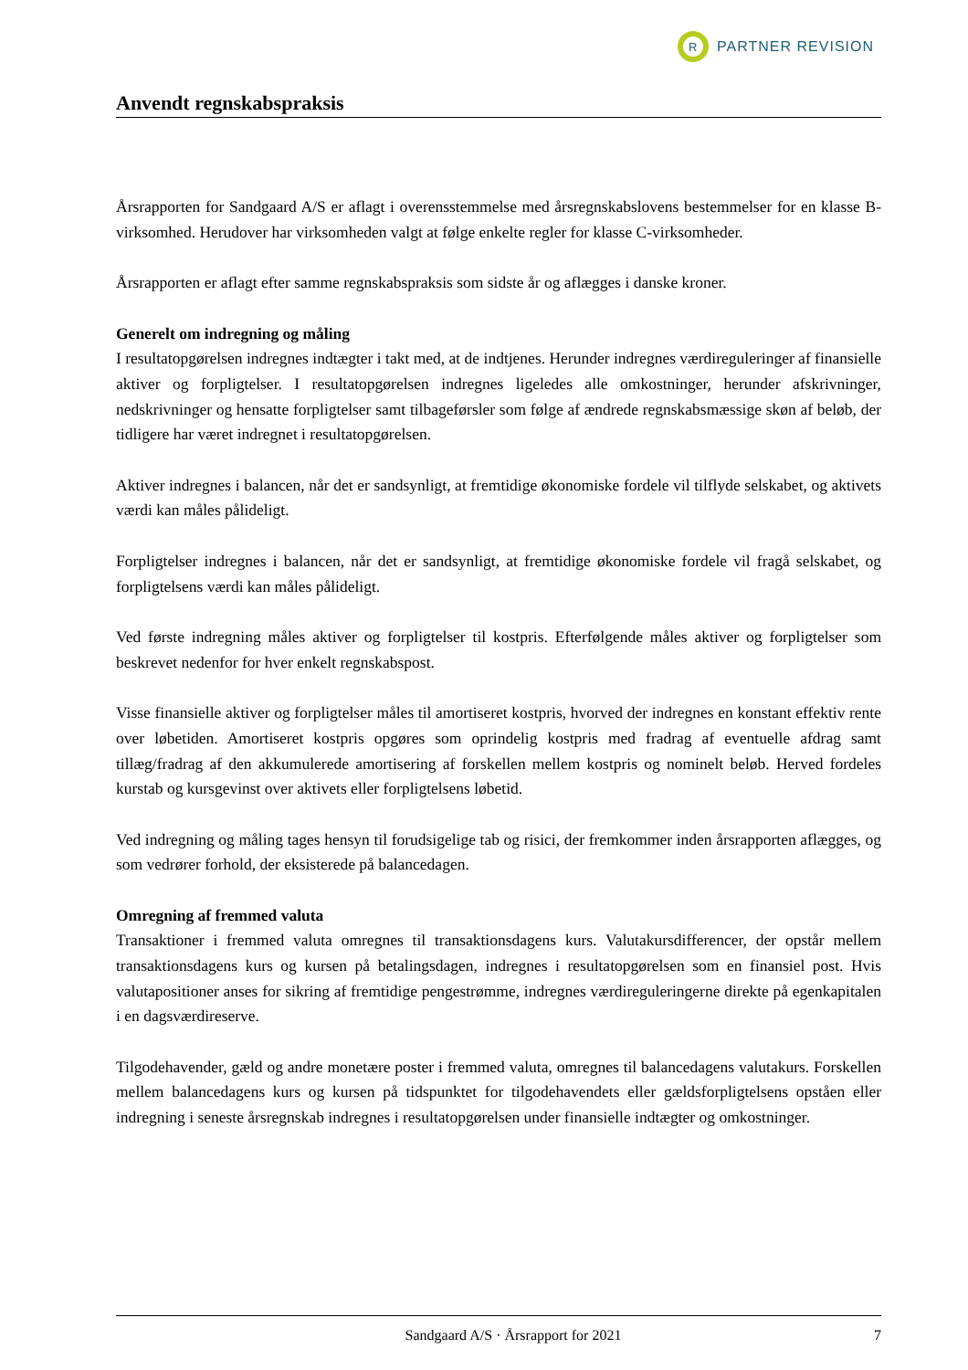R
PARTNER REVISION
Anvendt regnskabspraksis
Årsrapporten for Sandgaard A/S er aflagt i overensstemmelse med årsregnskabslovens bestemmelser for en klasse B-virksomhed. Herudover har virksomheden valgt at følge enkelte regler for klasse C-virksomheder.
Årsrapporten er aflagt efter samme regnskabspraksis som sidste år og aflægges i danske kroner.
Generelt om indregning og måling
I resultatopgørelsen indregnes indtægter i takt med, at de indtjenes. Herunder indregnes værdireguleringer af finansielle aktiver og forpligtelser. I resultatopgørelsen indregnes ligeledes alle omkostninger, herunder afskrivninger, nedskrivninger og hensatte forpligtelser samt tilbageførsler som følge af ændrede regnskabsmæssige skøn af beløb, der tidligere har været indregnet i resultatopgørelsen.
Aktiver indregnes i balancen, når det er sandsynligt, at fremtidige økonomiske fordele vil tilflyde selskabet, og aktivets værdi kan måles pålideligt.
Forpligtelser indregnes i balancen, når det er sandsynligt, at fremtidige økonomiske fordele vil fragå selskabet, og forpligtelsens værdi kan måles pålideligt.
Ved første indregning måles aktiver og forpligtelser til kostpris. Efterfølgende måles aktiver og forpligtelser som beskrevet nedenfor for hver enkelt regnskabspost.
Visse finansielle aktiver og forpligtelser måles til amortiseret kostpris, hvorved der indregnes en konstant effektiv rente over løbetiden. Amortiseret kostpris opgøres som oprindelig kostpris med fradrag af eventuelle afdrag samt tillæg/fradrag af den akkumulerede amortisering af forskellen mellem kostpris og nominelt beløb. Herved fordeles kurstab og kursgevinst over aktivets eller forpligtelsens løbetid.
Ved indregning og måling tages hensyn til forudsigelige tab og risici, der fremkommer inden årsrapporten aflægges, og som vedrører forhold, der eksisterede på balancedagen.
Omregning af fremmed valuta
Transaktioner i fremmed valuta omregnes til transaktionsdagens kurs. Valutakursdifferencer, der opstår mellem transaktionsdagens kurs og kursen på betalingsdagen, indregnes i resultatopgørelsen som en finansiel post. Hvis valutapositioner anses for sikring af fremtidige pengestrømme, indregnes værdireguleringerne direkte på egenkapitalen i en dagsværdireserve.
Tilgodehavender, gæld og andre monetære poster i fremmed valuta, omregnes til balancedagens valutakurs. Forskellen mellem balancedagens kurs og kursen på tidspunktet for tilgodehavendets eller gældsforpligtelsens opståen eller indregning i seneste årsregnskab indregnes i resultatopgørelsen under finansielle indtægter og omkostninger.
Sandgaard A/S · Årsrapport for 2021 7